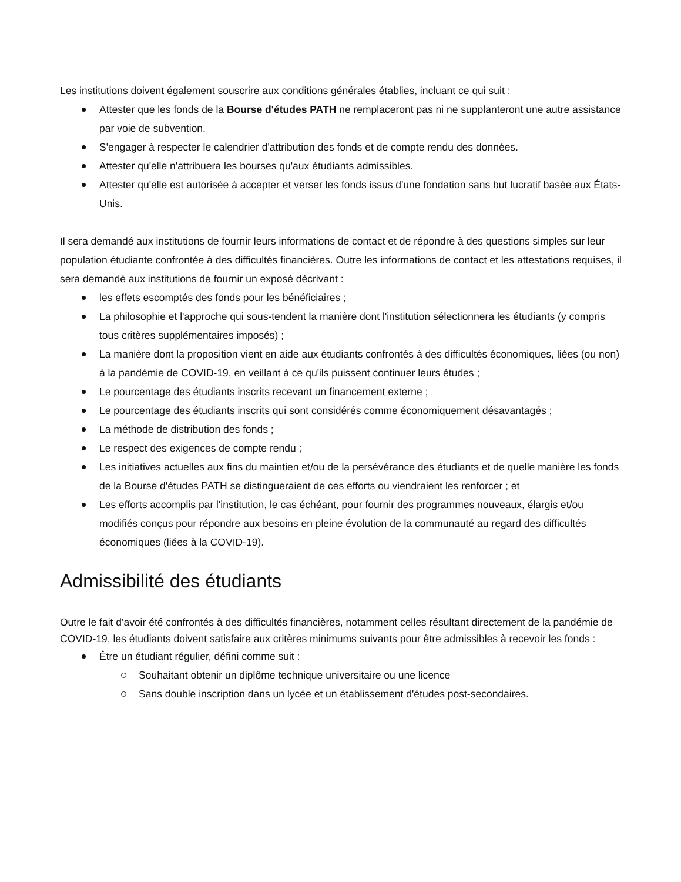Les institutions doivent également souscrire aux conditions générales établies, incluant ce qui suit :
Attester que les fonds de la Bourse d'études PATH ne remplaceront pas ni ne supplanteront une autre assistance par voie de subvention.
S'engager à respecter le calendrier d'attribution des fonds et de compte rendu des données.
Attester qu'elle n'attribuera les bourses qu'aux étudiants admissibles.
Attester qu'elle est autorisée à accepter et verser les fonds issus d'une fondation sans but lucratif basée aux États-Unis.
Il sera demandé aux institutions de fournir leurs informations de contact et de répondre à des questions simples sur leur population étudiante confrontée à des difficultés financières. Outre les informations de contact et les attestations requises, il sera demandé aux institutions de fournir un exposé décrivant :
les effets escomptés des fonds pour les bénéficiaires ;
La philosophie et l'approche qui sous-tendent la manière dont l'institution sélectionnera les étudiants (y compris tous critères supplémentaires imposés) ;
La manière dont la proposition vient en aide aux étudiants confrontés à des difficultés économiques, liées (ou non) à la pandémie de COVID-19, en veillant à ce qu'ils puissent continuer leurs études ;
Le pourcentage des étudiants inscrits recevant un financement externe ;
Le pourcentage des étudiants inscrits qui sont considérés comme économiquement désavantagés ;
La méthode de distribution des fonds ;
Le respect des exigences de compte rendu ;
Les initiatives actuelles aux fins du maintien et/ou de la persévérance des étudiants et de quelle manière les fonds de la Bourse d'études PATH se distingueraient de ces efforts ou viendraient les renforcer ; et
Les efforts accomplis par l'institution, le cas échéant, pour fournir des programmes nouveaux, élargis et/ou modifiés conçus pour répondre aux besoins en pleine évolution de la communauté au regard des difficultés économiques (liées à la COVID-19).
Admissibilité des étudiants
Outre le fait d'avoir été confrontés à des difficultés financières, notamment celles résultant directement de la pandémie de COVID-19, les étudiants doivent satisfaire aux critères minimums suivants pour être admissibles à recevoir les fonds :
Être un étudiant régulier, défini comme suit :
Souhaitant obtenir un diplôme technique universitaire ou une licence
Sans double inscription dans un lycée et un établissement d'études post-secondaires.